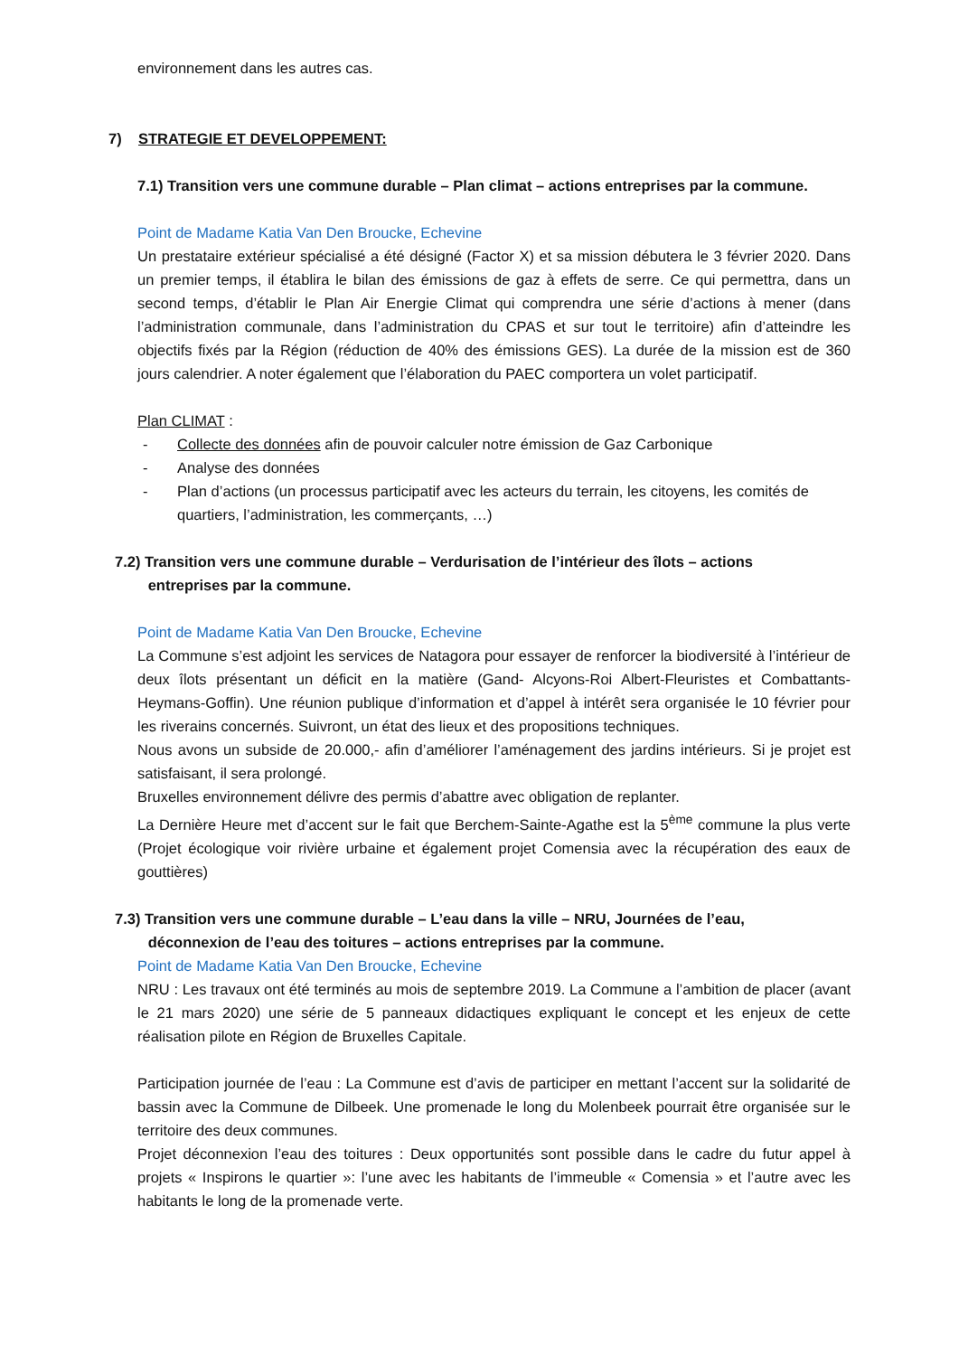environnement dans les autres cas.
7) STRATEGIE ET DEVELOPPEMENT:
7.1) Transition vers une commune durable – Plan climat – actions entreprises par la commune.
Point de Madame Katia Van Den Broucke, Echevine
Un prestataire extérieur spécialisé a été désigné (Factor X) et sa mission débutera le 3 février 2020. Dans un premier temps, il établira le bilan des émissions de gaz à effets de serre. Ce qui permettra, dans un second temps, d’établir le Plan Air Energie Climat qui comprendra une série d’actions à mener (dans l’administration communale, dans l’administration du CPAS et sur tout le territoire) afin d’atteindre les objectifs fixés par la Région (réduction de 40% des émissions GES). La durée de la mission est de 360 jours calendrier. A noter également que l’élaboration du PAEC comportera un volet participatif.
Plan CLIMAT :
- Collecte des données afin de pouvoir calculer notre émission de Gaz Carbonique
- Analyse des données
- Plan d’actions (un processus participatif avec les acteurs du terrain, les citoyens, les comités de quartiers, l’administration, les commerçants, …)
7.2) Transition vers une commune durable – Verdurisation de l’intérieur des îlots – actions
entreprises par la commune.
Point de Madame Katia Van Den Broucke, Echevine
La Commune s’est adjoint les services de Natagora pour essayer de renforcer la biodiversité à l’intérieur de deux îlots présentant un déficit en la matière (Gand- Alcyons-Roi Albert-Fleuristes et Combattants-Heymans-Goffin). Une réunion publique d’information et d’appel à intérêt sera organisée le 10 février pour les riverains concernés. Suivront, un état des lieux et des propositions techniques.
Nous avons un subside de 20.000,- afin d’améliorer l’aménagement des jardins intérieurs. Si je projet est satisfaisant, il sera prolongé.
Bruxelles environnement délivre des permis d’abattre avec obligation de replanter.
La Dernière Heure met d’accent sur le fait que Berchem-Sainte-Agathe est la 5<sup>ème</sup> commune la plus verte (Projet écologique voir rivière urbaine et également projet Comensia avec la récupération des eaux de gouttières)
7.3) Transition vers une commune durable – L’eau dans la ville – NRU, Journées de l’eau,
déconnexion de l’eau des toitures – actions entreprises par la commune.
Point de Madame Katia Van Den Broucke, Echevine
NRU : Les travaux ont été terminés au mois de septembre 2019. La Commune a l’ambition de placer (avant le 21 mars 2020) une série de 5 panneaux didactiques expliquant le concept et les enjeux de cette réalisation pilote en Région de Bruxelles Capitale.
Participation journée de l’eau : La Commune est d’avis de participer en mettant l’accent sur la solidarité de bassin avec la Commune de Dilbeek. Une promenade le long du Molenbeek pourrait être organisée sur le territoire des deux communes.
Projet déconnexion l’eau des toitures : Deux opportunités sont possible dans le cadre du futur appel à projets « Inspirons le quartier »: l’une avec les habitants de l’immeuble « Comensia » et l’autre avec les habitants le long de la promenade verte.